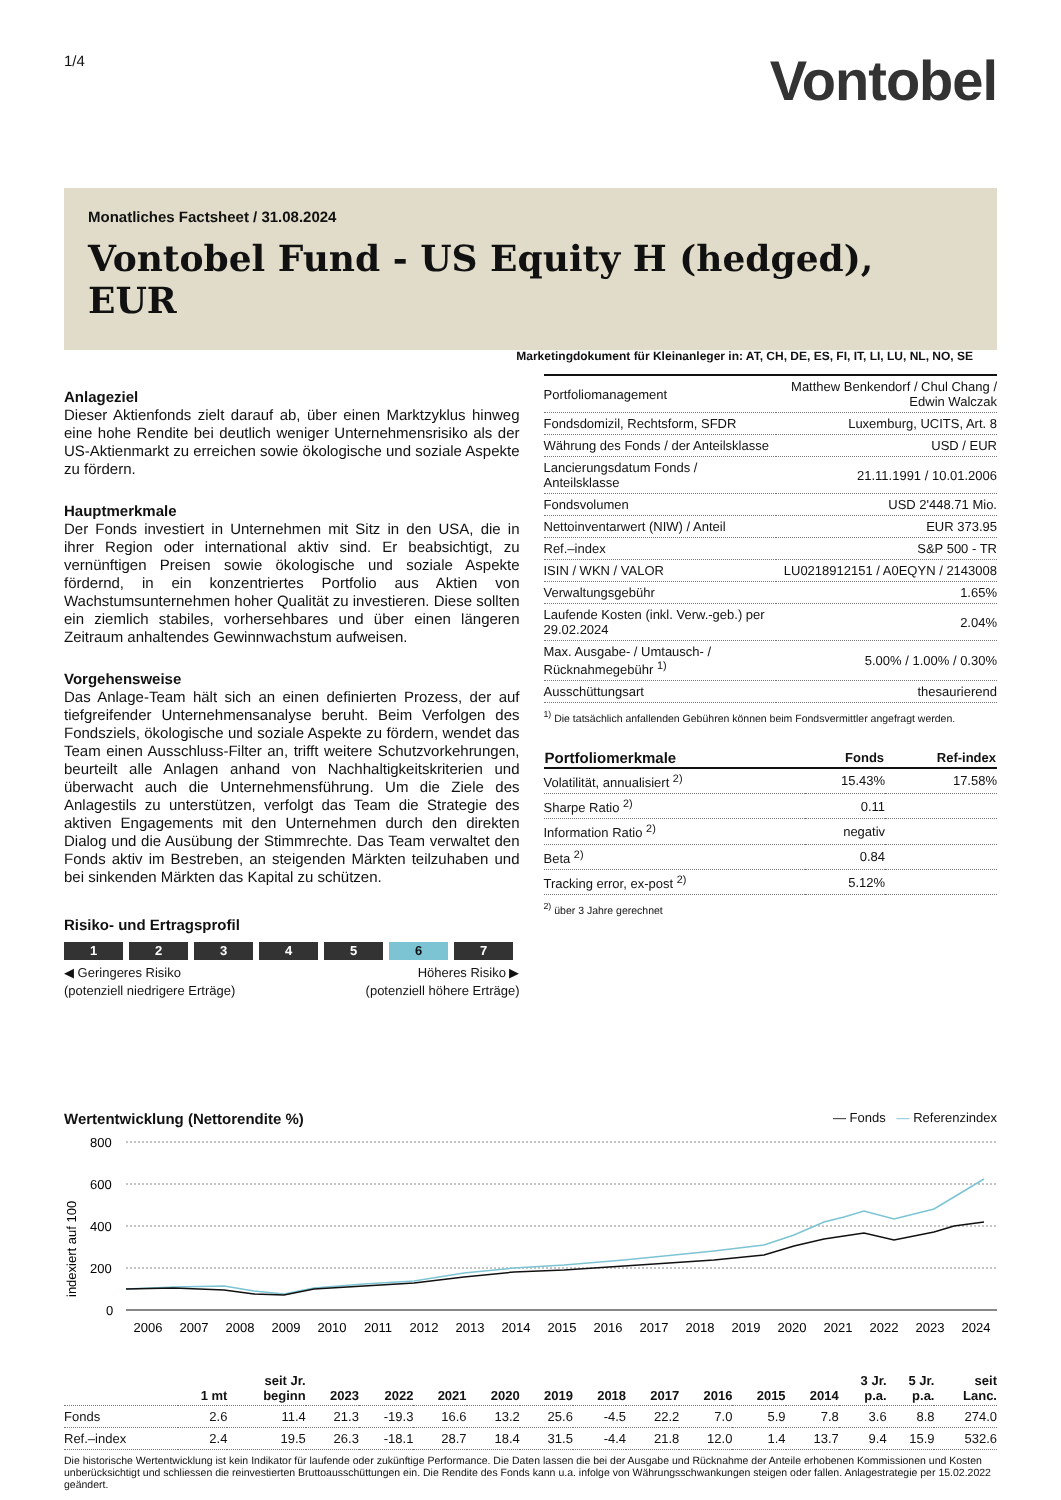1/4
Vontobel
Monatliches Factsheet / 31.08.2024
Vontobel Fund - US Equity H (hedged), EUR
Marketingdokument für Kleinanleger in: AT, CH, DE, ES, FI, IT, LI, LU, NL, NO, SE
Anlageziel
Dieser Aktienfonds zielt darauf ab, über einen Marktzyklus hinweg eine hohe Rendite bei deutlich weniger Unternehmensrisiko als der US-Aktienmarkt zu erreichen sowie ökologische und soziale Aspekte zu fördern.
Hauptmerkmale
Der Fonds investiert in Unternehmen mit Sitz in den USA, die in ihrer Region oder international aktiv sind. Er beabsichtigt, zu vernünftigen Preisen sowie ökologische und soziale Aspekte fördernd, in ein konzentriertes Portfolio aus Aktien von Wachstumsunternehmen hoher Qualität zu investieren. Diese sollten ein ziemlich stabiles, vorhersehbares und über einen längeren Zeitraum anhaltendes Gewinnwachstum aufweisen.
Vorgehensweise
Das Anlage-Team hält sich an einen definierten Prozess, der auf tiefgreifender Unternehmensanalyse beruht. Beim Verfolgen des Fondsziels, ökologische und soziale Aspekte zu fördern, wendet das Team einen Ausschluss-Filter an, trifft weitere Schutzvorkehrungen, beurteilt alle Anlagen anhand von Nachhaltigkeitskriterien und überwacht auch die Unternehmensführung. Um die Ziele des Anlagestils zu unterstützen, verfolgt das Team die Strategie des aktiven Engagements mit den Unternehmen durch den direkten Dialog und die Ausübung der Stimmrechte. Das Team verwaltet den Fonds aktiv im Bestreben, an steigenden Märkten teilzuhaben und bei sinkenden Märkten das Kapital zu schützen.
Risiko- und Ertragsprofil
1 2 3 4 5 6 7
◀ Geringeres Risiko
(potenziell niedrigere Erträge) Höheres Risiko ▶
(potenziell höhere Erträge)
| Portfoliomanagement | Matthew Benkendorf / Chul Chang / Edwin Walczak |
| Fondsdomizil, Rechtsform, SFDR | Luxemburg, UCITS, Art. 8 |
| Währung des Fonds / der Anteilsklasse | USD / EUR |
| Lancierungsdatum Fonds / Anteilsklasse | 21.11.1991 / 10.01.2006 |
| Fondsvolumen | USD 2'448.71 Mio. |
| Nettoinventarwert (NIW) / Anteil | EUR 373.95 |
| Ref.–index | S&P 500 - TR |
| ISIN / WKN / VALOR | LU0218912151 / A0EQYN / 2143008 |
| Verwaltungsgebühr | 1.65% |
| Laufende Kosten (inkl. Verw.-geb.) per 29.02.2024 | 2.04% |
| Max. Ausgabe- / Umtausch- / Rücknahmegebühr <sup>1)</sup> | 5.00% / 1.00% / 0.30% |
| Ausschüttungsart | thesaurierend |
<sup>1)</sup> Die tatsächlich anfallenden Gebühren können beim Fondsvermittler angefragt werden.
| Portfoliomerkmale | Fonds | Ref-index |
| --- | --- | --- |
| Volatilität, annualisiert <sup>2)</sup> | 15.43% | 17.58% |
| Sharpe Ratio <sup>2)</sup> | 0.11 | |
| Information Ratio <sup>2)</sup> | negativ | |
| Beta <sup>2)</sup> | 0.84 | |
| Tracking error, ex-post <sup>2)</sup> | 5.12% | |
<sup>2)</sup> über 3 Jahre gerechnet
Wertentwicklung (Nettorendite %) — Fonds — Referenzindex
indexiert auf 100
800
600
400
200
0
2006
2007
2008
2009
2010
2011
2012
2013
2014
2015
2016
2017
2018
2019
2020
2021
2022
2023
2024
| | 1 mt | seit Jr. beginn | 2023 | 2022 | 2021 | 2020 | 2019 | 2018 | 2017 | 2016 | 2015 | 2014 | 3 Jr. p.a. | 5 Jr. p.a. | seit Lanc. |
| --- | --- | --- | --- | --- | --- | --- | --- | --- | --- | --- | --- | --- | --- | --- | --- |
| Fonds | 2.6 | 11.4 | 21.3 | -19.3 | 16.6 | 13.2 | 25.6 | -4.5 | 22.2 | 7.0 | 5.9 | 7.8 | 3.6 | 8.8 | 274.0 |
| Ref.–index | 2.4 | 19.5 | 26.3 | -18.1 | 28.7 | 18.4 | 31.5 | -4.4 | 21.8 | 12.0 | 1.4 | 13.7 | 9.4 | 15.9 | 532.6 |
Die historische Wertentwicklung ist kein Indikator für laufende oder zukünftige Performance. Die Daten lassen die bei der Ausgabe und Rücknahme der Anteile erhobenen Kommissionen und Kosten unberücksichtigt und schliessen die reinvestierten Bruttoausschüttungen ein. Die Rendite des Fonds kann u.a. infolge von Währungsschwankungen steigen oder fallen. Anlagestrategie per 15.02.2022 geändert.